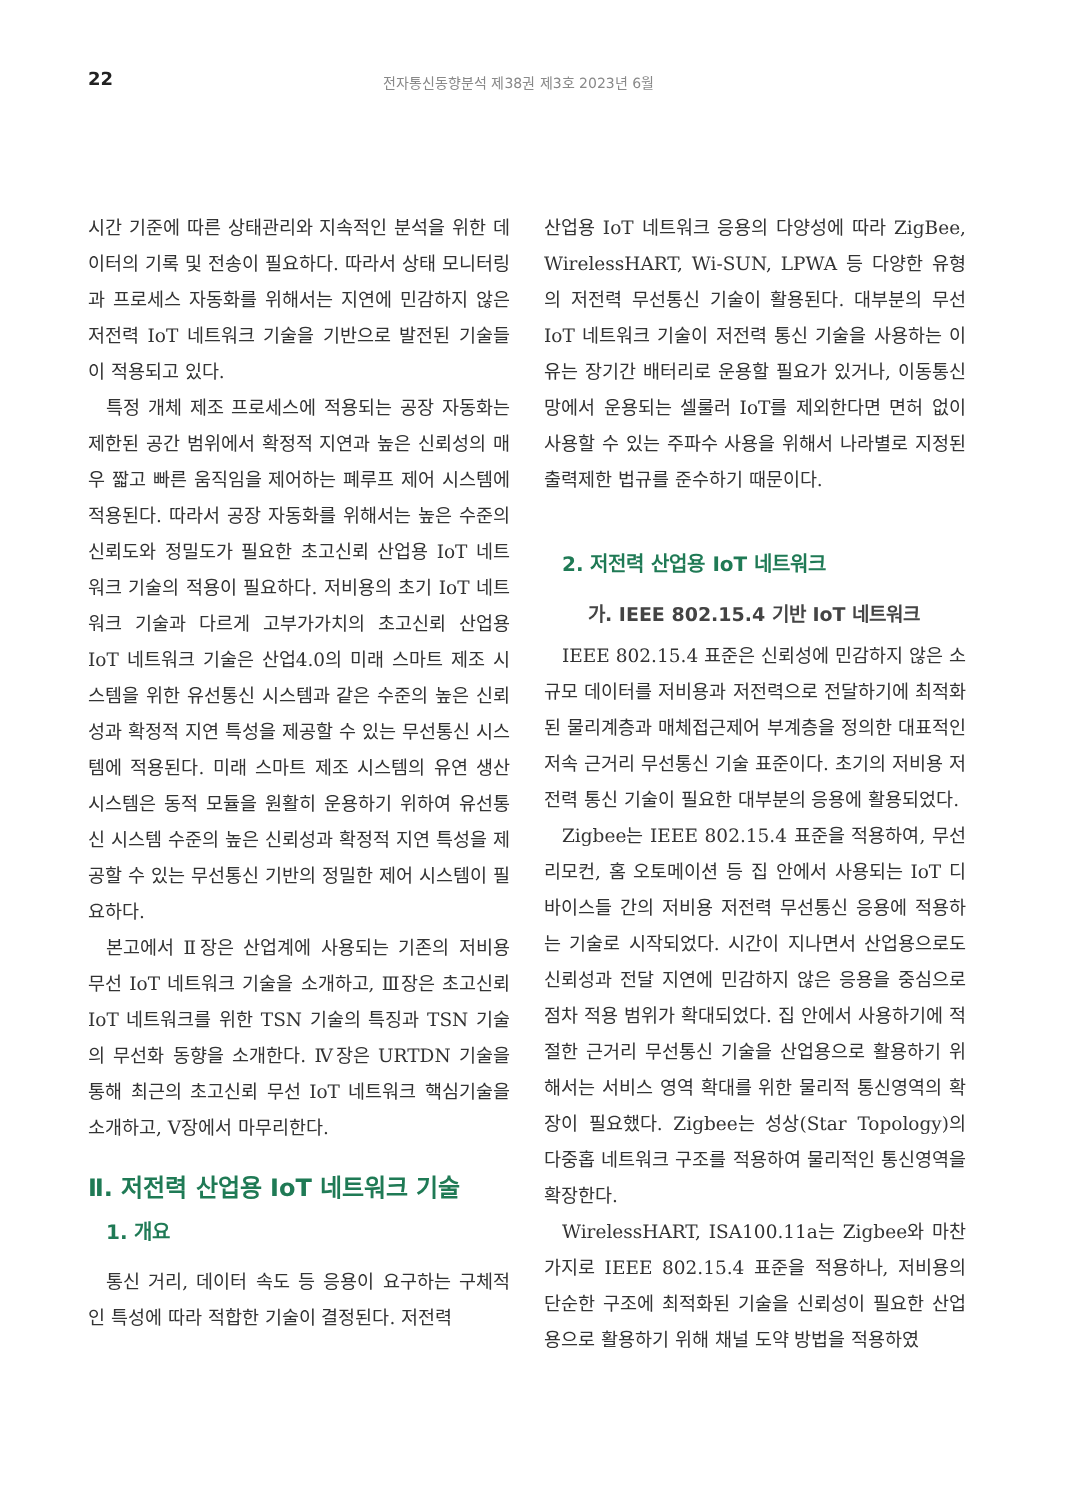22 전자통신동향분석 제38권 제3호 2023년 6월
시간 기준에 따른 상태관리와 지속적인 분석을 위한 데이터의 기록 및 전송이 필요하다. 따라서 상태 모니터링과 프로세스 자동화를 위해서는 지연에 민감하지 않은 저전력 IoT 네트워크 기술을 기반으로 발전된 기술들이 적용되고 있다.
특정 개체 제조 프로세스에 적용되는 공장 자동화는 제한된 공간 범위에서 확정적 지연과 높은 신뢰성의 매우 짧고 빠른 움직임을 제어하는 폐루프 제어 시스템에 적용된다. 따라서 공장 자동화를 위해서는 높은 수준의 신뢰도와 정밀도가 필요한 초고신뢰 산업용 IoT 네트워크 기술의 적용이 필요하다. 저비용의 초기 IoT 네트워크 기술과 다르게 고부가가치의 초고신뢰 산업용 IoT 네트워크 기술은 산업4.0의 미래 스마트 제조 시스템을 위한 유선통신 시스템과 같은 수준의 높은 신뢰성과 확정적 지연 특성을 제공할 수 있는 무선통신 시스템에 적용된다. 미래 스마트 제조 시스템의 유연 생산 시스템은 동적 모듈을 원활히 운용하기 위하여 유선통신 시스템 수준의 높은 신뢰성과 확정적 지연 특성을 제공할 수 있는 무선통신 기반의 정밀한 제어 시스템이 필요하다.
본고에서 Ⅱ장은 산업계에 사용되는 기존의 저비용 무선 IoT 네트워크 기술을 소개하고, Ⅲ장은 초고신뢰 IoT 네트워크를 위한 TSN 기술의 특징과 TSN 기술의 무선화 동향을 소개한다. Ⅳ장은 URTDN 기술을 통해 최근의 초고신뢰 무선 IoT 네트워크 핵심기술을 소개하고, Ⅴ장에서 마무리한다.
Ⅱ. 저전력 산업용 IoT 네트워크 기술
1. 개요
통신 거리, 데이터 속도 등 응용이 요구하는 구체적인 특성에 따라 적합한 기술이 결정된다. 저전력
산업용 IoT 네트워크 응용의 다양성에 따라 ZigBee, WirelessHART, Wi-SUN, LPWA 등 다양한 유형의 저전력 무선통신 기술이 활용된다. 대부분의 무선 IoT 네트워크 기술이 저전력 통신 기술을 사용하는 이유는 장기간 배터리로 운용할 필요가 있거나, 이동통신망에서 운용되는 셀룰러 IoT를 제외한다면 면허 없이 사용할 수 있는 주파수 사용을 위해서 나라별로 지정된 출력제한 법규를 준수하기 때문이다.
2. 저전력 산업용 IoT 네트워크
가. IEEE 802.15.4 기반 IoT 네트워크
IEEE 802.15.4 표준은 신뢰성에 민감하지 않은 소규모 데이터를 저비용과 저전력으로 전달하기에 최적화된 물리계층과 매체접근제어 부계층을 정의한 대표적인 저속 근거리 무선통신 기술 표준이다. 초기의 저비용 저전력 통신 기술이 필요한 대부분의 응용에 활용되었다.
Zigbee는 IEEE 802.15.4 표준을 적용하여, 무선리모컨, 홈 오토메이션 등 집 안에서 사용되는 IoT 디바이스들 간의 저비용 저전력 무선통신 응용에 적용하는 기술로 시작되었다. 시간이 지나면서 산업용으로도 신뢰성과 전달 지연에 민감하지 않은 응용을 중심으로 점차 적용 범위가 확대되었다. 집 안에서 사용하기에 적절한 근거리 무선통신 기술을 산업용으로 활용하기 위해서는 서비스 영역 확대를 위한 물리적 통신영역의 확장이 필요했다. Zigbee는 성상(Star Topology)의 다중홉 네트워크 구조를 적용하여 물리적인 통신영역을 확장한다.
WirelessHART, ISA100.11a는 Zigbee와 마찬가지로 IEEE 802.15.4 표준을 적용하나, 저비용의 단순한 구조에 최적화된 기술을 신뢰성이 필요한 산업용으로 활용하기 위해 채널 도약 방법을 적용하였